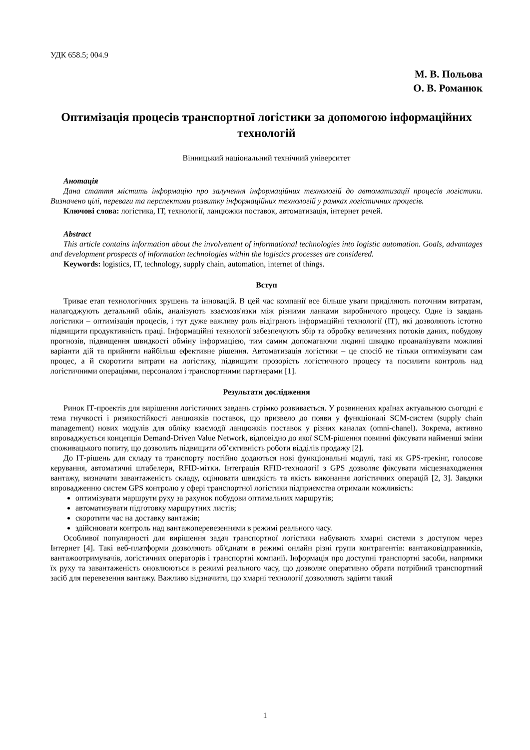УДК 658.5; 004.9
М. В. Польова
О. В. Романюк
Оптимізація процесів транспортної логістики за допомогою інформаційних технологій
Вінницький національний технічний університет
Анотація
Дана стаття містить інформацію про залучення інформаційних технологій до автоматизації процесів логістики. Визначено цілі, переваги та перспективи розвитку інформаційних технологій у рамках логістичних процесів.
Ключові слова: логістика, ІТ, технології, ланцюжки поставок, автоматизація, інтернет речей.
Abstract
This article contains information about the involvement of informational technologies into logistic automation. Goals, advantages and development prospects of information technologies within the logistics processes are considered.
Keywords: logistics, IT, technology, supply chain, automation, internet of things.
Вступ
Триває етап технологічних зрушень та інновацій. В цей час компанії все більше уваги приділяють поточним витратам, налагоджують детальний облік, аналізують взаємозв'язки між різними ланками виробничого процесу. Одне із завдань логістики – оптимізація процесів, і тут дуже важливу роль відіграють інформаційні технології (ІТ), які дозволяють істотно підвищити продуктивність праці. Інформаційні технології забезпечують збір та обробку величезних потоків даних, побудову прогнозів, підвищення швидкості обміну інформацією, тим самим допомагаючи людині швидко проаналізувати можливі варіанти дій та прийняти найбільш ефективне рішення. Автоматизація логістики – це спосіб не тільки оптимізувати сам процес, а й скоротити витрати на логістику, підвищити прозорість логістичного процесу та посилити контроль над логістичними операціями, персоналом і транспортними партнерами [1].
Результати дослідження
Ринок ІТ-проектів для вирішення логістичних завдань стрімко розвивається. У розвинених країнах актуальною сьогодні є тема гнучкості і ризикостійкості ланцюжків поставок, що призвело до появи у функціоналі SCM-систем (supply chain management) нових модулів для обліку взаємодії ланцюжків поставок у різних каналах (omni-chanel). Зокрема, активно впроваджується концепція Demand-Driven Value Network, відповідно до якої SCM-рішення повинні фіксувати найменші зміни споживацького попиту, що дозволить підвищити об’єктивність роботи відділів продажу [2].
До ІТ-рішень для складу та транспорту постійно додаються нові функціональні модулі, такі як GPS-трекінг, голосове керування, автоматичні штабелери, RFID-мітки. Інтеграція RFID-технології з GPS дозволяє фіксувати місцезнаходження вантажу, визначати завантаженість складу, оцінювати швидкість та якість виконання логістичних операцій [2, 3]. Завдяки впровадженню систем GPS контролю у сфері транспортної логістики підприємства отримали можливість:
оптимізувати маршрути руху за рахунок побудови оптимальних маршрутів;
автоматизувати підготовку маршрутних листів;
скоротити час на доставку вантажів;
здійснювати контроль над вантажоперевезеннями в режимі реального часу.
Особливої популярності для вирішення задач транспортної логістики набувають хмарні системи з доступом через Інтернет [4]. Такі веб-платформи дозволяють об'єднати в режимі онлайн різні групи контрагентів: вантажовідправників, вантажоотримувачів, логістичних операторів і транспортні компанії. Інформація про доступні транспортні засоби, напрямки їх руху та завантаженість оновлюються в режимі реального часу, що дозволяє оперативно обрати потрібний транспортний засіб для перевезення вантажу. Важливо відзначити, що хмарні технології дозволяють задіяти такий
1